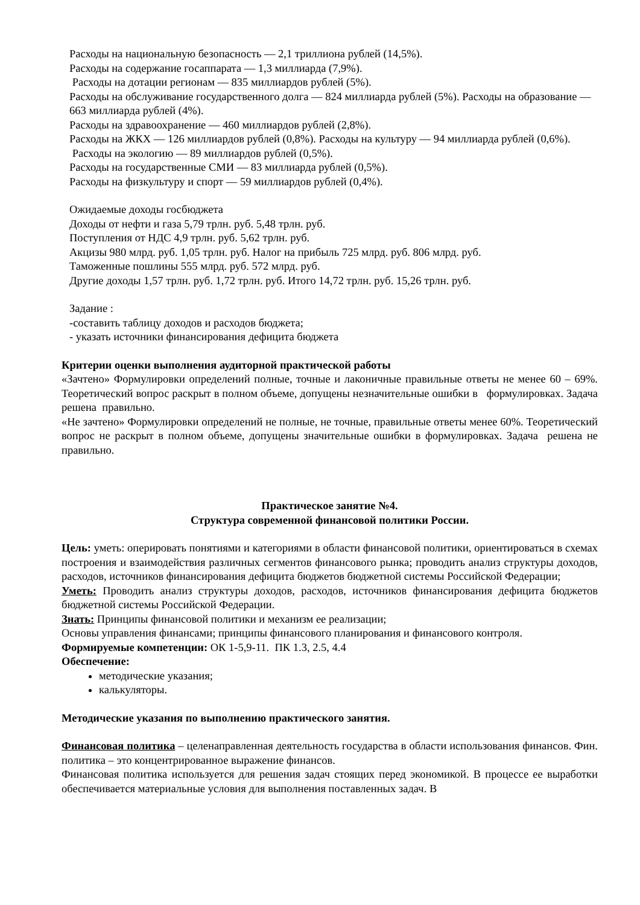Расходы на национальную безопасность — 2,1 триллиона рублей (14,5%).
Расходы на содержание госаппарата — 1,3 миллиарда (7,9%).
Расходы на дотации регионам — 835 миллиардов рублей (5%).
Расходы на обслуживание государственного долга — 824 миллиарда рублей (5%). Расходы на образование — 663 миллиарда рублей (4%).
Расходы на здравоохранение — 460 миллиардов рублей (2,8%).
Расходы на ЖКХ — 126 миллиардов рублей (0,8%). Расходы на культуру — 94 миллиарда рублей (0,6%).
Расходы на экологию — 89 миллиардов рублей (0,5%).
Расходы на государственные СМИ — 83 миллиарда рублей (0,5%).
Расходы на физкультуру и спорт — 59 миллиардов рублей (0,4%).
Ожидаемые доходы госбюджета
Доходы от нефти и газа 5,79 трлн. руб. 5,48 трлн. руб.
Поступления от НДС 4,9 трлн. руб. 5,62 трлн. руб.
Акцизы 980 млрд. руб. 1,05 трлн. руб. Налог на прибыль 725 млрд. руб. 806 млрд. руб.
Таможенные пошлины 555 млрд. руб. 572 млрд. руб.
Другие доходы 1,57 трлн. руб. 1,72 трлн. руб. Итого 14,72 трлн. руб. 15,26 трлн. руб.
Задание :
-составить таблицу доходов и расходов бюджета;
- указать источники финансирования дефицита бюджета
Критерии оценки выполнения аудиторной практической работы
«Зачтено» Формулировки определений полные, точные и лаконичные правильные ответы не менее 60 – 69%. Теоретический вопрос раскрыт в полном объеме, допущены незначительные ошибки в формулировках. Задача решена правильно.
«Не зачтено» Формулировки определений не полные, не точные, правильные ответы менее 60%. Теоретический вопрос не раскрыт в полном объеме, допущены значительные ошибки в формулировках. Задача решена не правильно.
Практическое занятие №4.
Структура современной финансовой политики России.
Цель: уметь: оперировать понятиями и категориями в области финансовой политики, ориентироваться в схемах построения и взаимодействия различных сегментов финансового рынка; проводить анализ структуры доходов, расходов, источников финансирования дефицита бюджетов бюджетной системы Российской Федерации;
Уметь: Проводить анализ структуры доходов, расходов, источников финансирования дефицита бюджетов бюджетной системы Российской Федерации.
Знать: Принципы финансовой политики и механизм ее реализации;
Основы управления финансами; принципы финансового планирования и финансового контроля.
Формируемые компетенции: ОК 1-5,9-11. ПК 1.3, 2.5, 4.4
Обеспечение:
методические указания;
калькуляторы.
Методические указания по выполнению практического занятия.
Финансовая политика – целенаправленная деятельность государства в области использования финансов. Фин. политика – это концентрированное выражение финансов.
Финансовая политика используется для решения задач стоящих перед экономикой. В процессе ее выработки обеспечивается материальные условия для выполнения поставленных задач. В